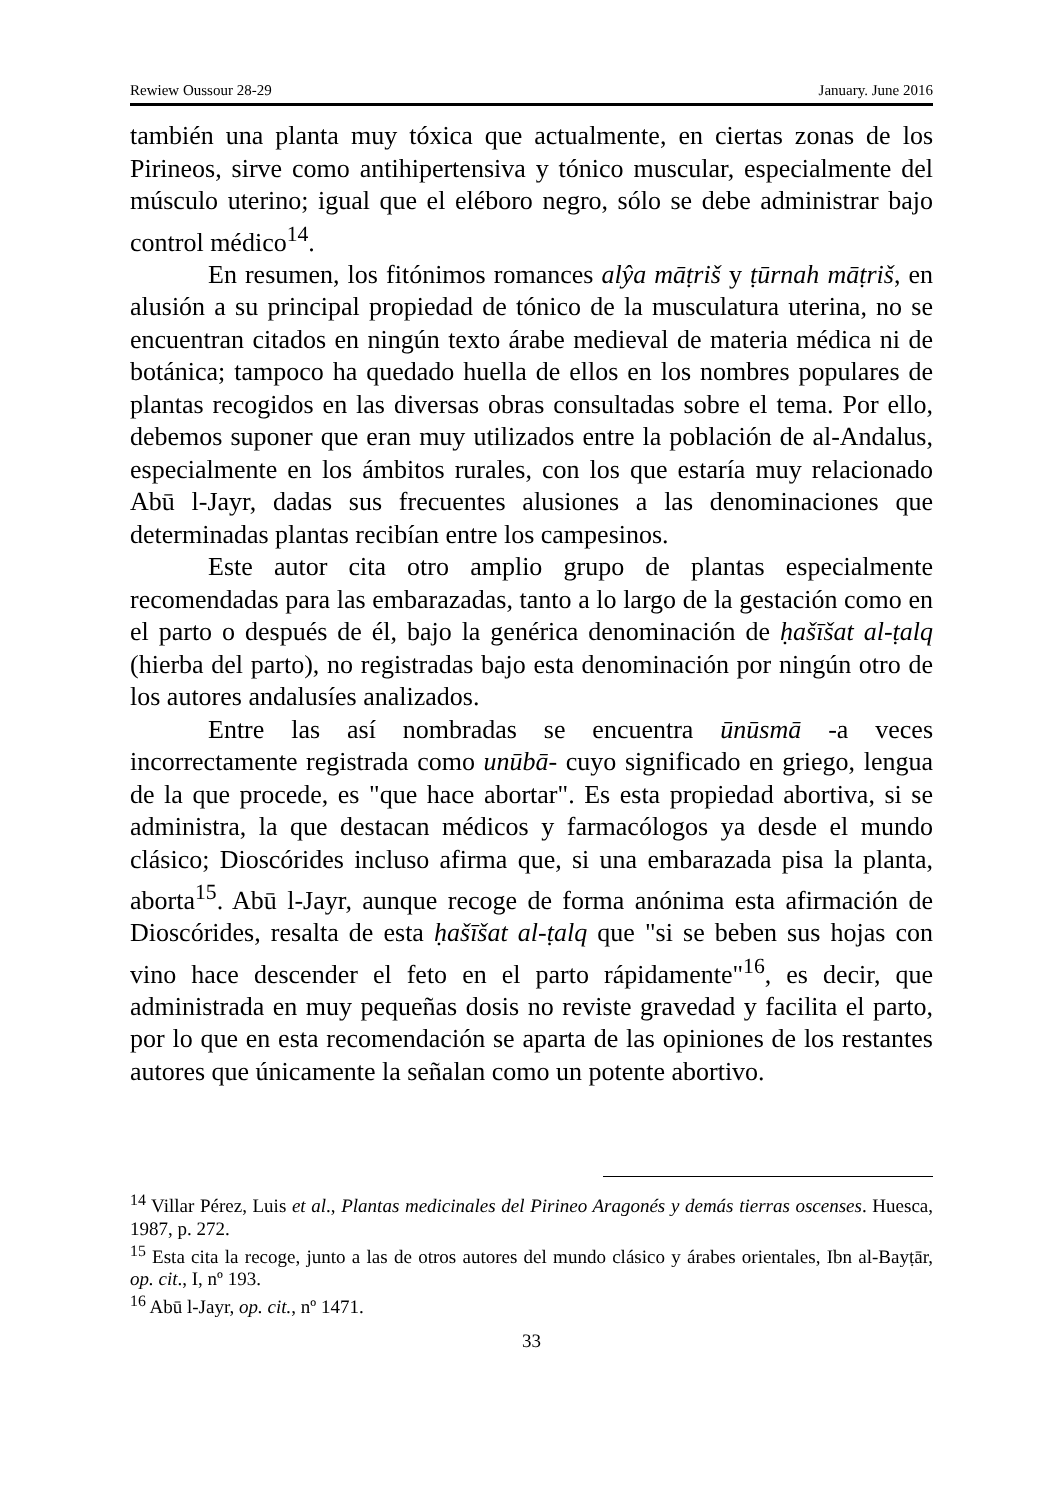Rewiew Oussour 28-29 January. June 2016
también una planta muy tóxica que actualmente, en ciertas zonas de los Pirineos, sirve como antihipertensiva y tónico muscular, especialmente del músculo uterino; igual que el eléboro negro, sólo se debe administrar bajo control médico<sup>14</sup>.
En resumen, los fitónimos romances alŷa māṭriš y ṭūrnah māṭriš, en alusión a su principal propiedad de tónico de la musculatura uterina, no se encuentran citados en ningún texto árabe medieval de materia médica ni de botánica; tampoco ha quedado huella de ellos en los nombres populares de plantas recogidos en las diversas obras consultadas sobre el tema. Por ello, debemos suponer que eran muy utilizados entre la población de al-Andalus, especialmente en los ámbitos rurales, con los que estaría muy relacionado Abū l-Jayr, dadas sus frecuentes alusiones a las denominaciones que determinadas plantas recibían entre los campesinos.
Este autor cita otro amplio grupo de plantas especialmente recomendadas para las embarazadas, tanto a lo largo de la gestación como en el parto o después de él, bajo la genérica denominación de ḥašīšat al-ṭalq (hierba del parto), no registradas bajo esta denominación por ningún otro de los autores andalusíes analizados.
Entre las así nombradas se encuentra ūnūsmā -a veces incorrectamente registrada como unūbā- cuyo significado en griego, lengua de la que procede, es "que hace abortar". Es esta propiedad abortiva, si se administra, la que destacan médicos y farmacólogos ya desde el mundo clásico; Dioscórides incluso afirma que, si una embarazada pisa la planta, aborta<sup>15</sup>. Abū l-Jayr, aunque recoge de forma anónima esta afirmación de Dioscórides, resalta de esta ḥašīšat al-ṭalq que "si se beben sus hojas con vino hace descender el feto en el parto rápidamente"<sup>16</sup>, es decir, que administrada en muy pequeñas dosis no reviste gravedad y facilita el parto, por lo que en esta recomendación se aparta de las opiniones de los restantes autores que únicamente la señalan como un potente abortivo.
<sup>14</sup> Villar Pérez, Luis et al., Plantas medicinales del Pirineo Aragonés y demás tierras oscenses. Huesca, 1987, p. 272.
<sup>15</sup> Esta cita la recoge, junto a las de otros autores del mundo clásico y árabes orientales, Ibn al-Bayṭār, op. cit., I, nº 193.
<sup>16</sup> Abū l-Jayr, op. cit., nº 1471.
33